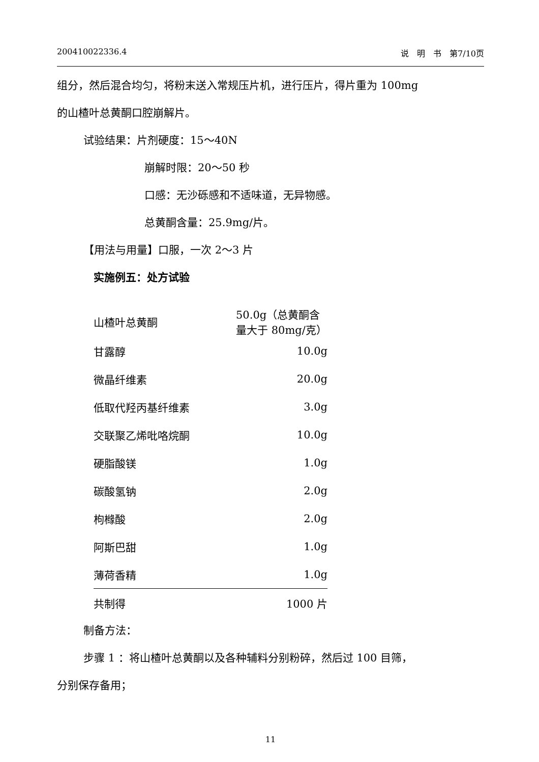200410022336.4 说　明　书　第7/10页
组分，然后混合均匀，将粉末送入常规压片机，进行压片，得片重为 100mg
的山楂叶总黄酮口腔崩解片。
试验结果：片剂硬度：15～40N
崩解时限：20～50 秒
口感：无沙砾感和不适味道，无异物感。
总黄酮含量：25.9mg/片。
【用法与用量】口服，一次 2～3 片
实施例五：处方试验
| 山楂叶总黄酮 | 50.0g（总黄酮含量大于 80mg/克） |
| 甘露醇 | 10.0g |
| 微晶纤维素 | 20.0g |
| 低取代羟丙基纤维素 | 3.0g |
| 交联聚乙烯吡咯烷酮 | 10.0g |
| 硬脂酸镁 | 1.0g |
| 碳酸氢钠 | 2.0g |
| 枸橼酸 | 2.0g |
| 阿斯巴甜 | 1.0g |
| 薄荷香精 | 1.0g |
| 共制得 | 1000 片 |
制备方法：
步骤 1 ：将山楂叶总黄酮以及各种辅料分别粉碎，然后过 100 目筛，
分别保存备用；
11